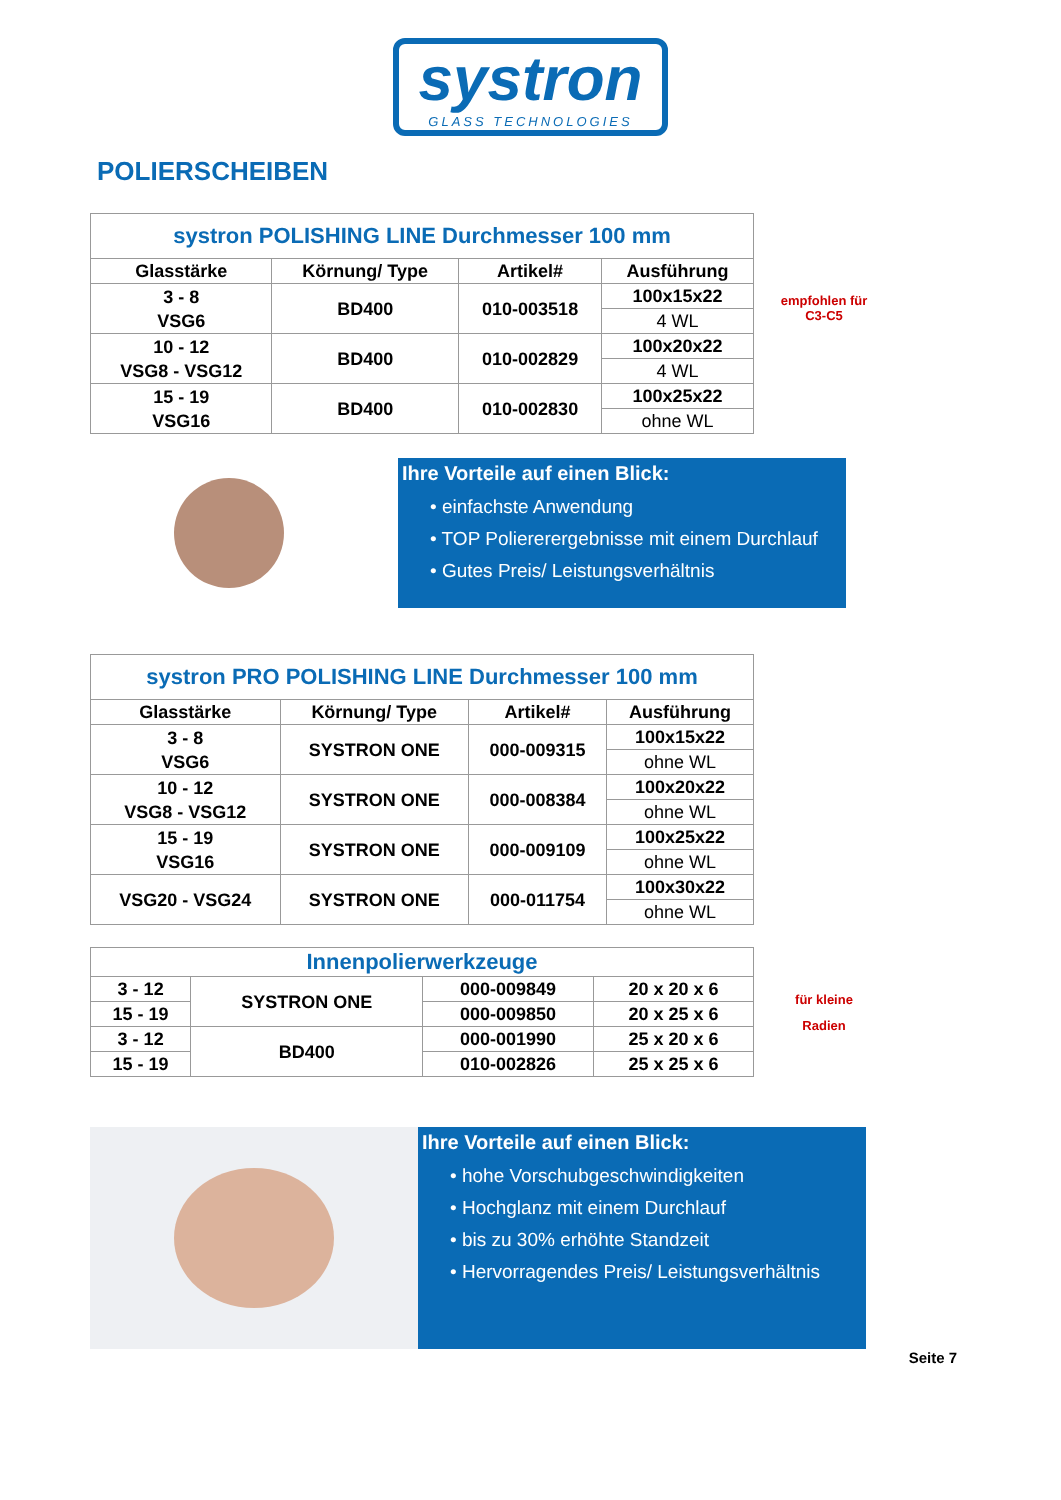systron GLASS TECHNOLOGIES
POLIERSCHEIBEN
| systron POLISHING LINE Durchmesser 100 mm | | | |
| --- | --- | --- | --- |
| Glasstärke | Körnung/ Type | Artikel# | Ausführung |
| 3 - 8 VSG6 | BD400 | 010-003518 | 100x15x22 |
| | | | 4 WL |
| 10 - 12 VSG8 - VSG12 | BD400 | 010-002829 | 100x20x22 |
| | | | 4 WL |
| 15 - 19 VSG16 | BD400 | 010-002830 | 100x25x22 |
| | | | ohne WL |
empfohlen für
C3-C5
Ihre Vorteile auf einen Blick:
• einfachste Anwendung
• TOP Poliererergebnisse mit einem Durchlauf
• Gutes Preis/ Leistungsverhältnis
| systron PRO POLISHING LINE Durchmesser 100 mm | | | |
| --- | --- | --- | --- |
| Glasstärke | Körnung/ Type | Artikel# | Ausführung |
| 3 - 8 VSG6 | SYSTRON ONE | 000-009315 | 100x15x22 |
| | | | ohne WL |
| 10 - 12 VSG8 - VSG12 | SYSTRON ONE | 000-008384 | 100x20x22 |
| | | | ohne WL |
| 15 - 19 VSG16 | SYSTRON ONE | 000-009109 | 100x25x22 |
| | | | ohne WL |
| VSG20 - VSG24 | SYSTRON ONE | 000-011754 | 100x30x22 |
| | | | ohne WL |
| Innenpolierwerkzeuge | | | |
| --- | --- | --- | --- |
| 3 - 12 | SYSTRON ONE | 000-009849 | 20 x 20 x 6 |
| 15 - 19 | | 000-009850 | 20 x 25 x 6 |
| 3 - 12 | BD400 | 000-001990 | 25 x 20 x 6 |
| 15 - 19 | | 010-002826 | 25 x 25 x 6 |
für kleine
Radien
Ihre Vorteile auf einen Blick:
• hohe Vorschubgeschwindigkeiten
• Hochglanz mit einem Durchlauf
• bis zu 30% erhöhte Standzeit
• Hervorragendes Preis/ Leistungsverhältnis
Seite 7